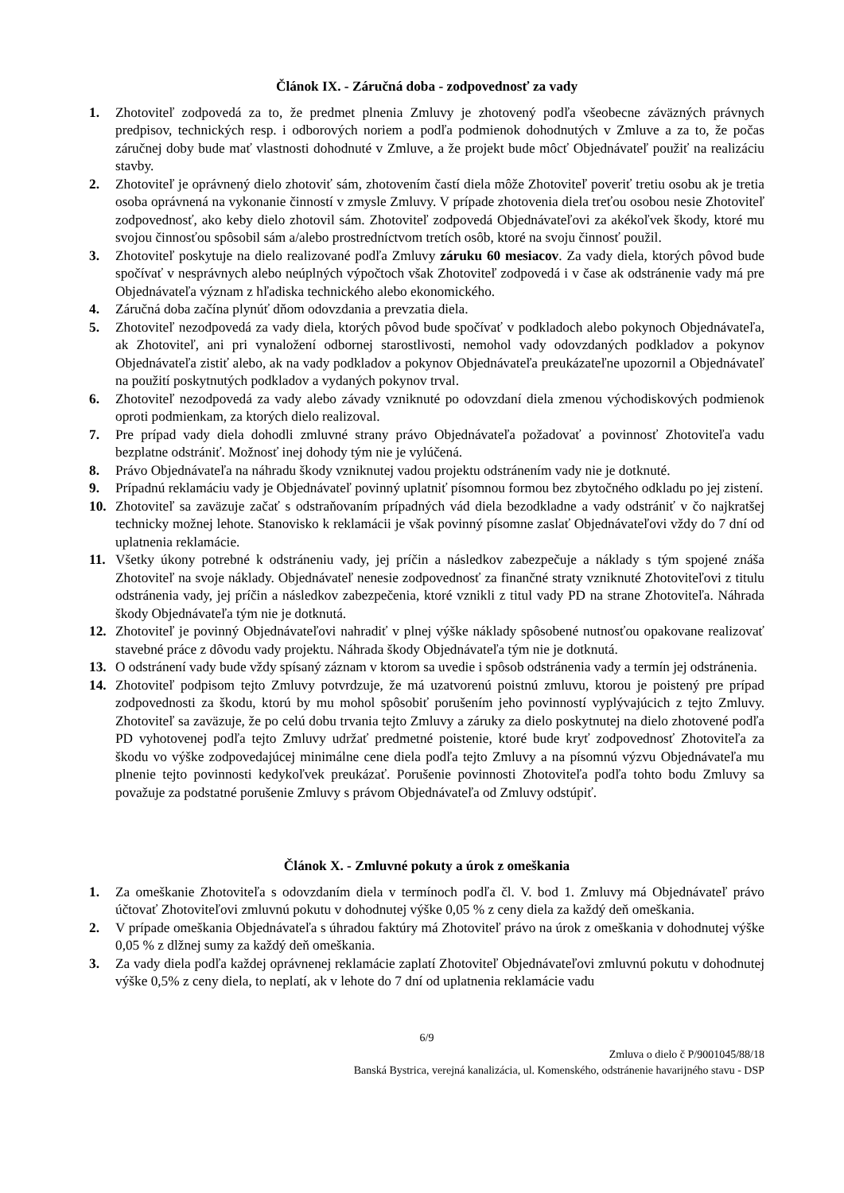Článok IX. - Záručná doba - zodpovednosť za vady
1. Zhotoviteľ zodpovedá za to, že predmet plnenia Zmluvy je zhotovený podľa všeobecne záväzných právnych predpisov, technických resp. i odborových noriem a podľa podmienok dohodnutých v Zmluve a za to, že počas záručnej doby bude mať vlastnosti dohodnuté v Zmluve, a že projekt bude môcť Objednávateľ použiť na realizáciu stavby.
2. Zhotoviteľ je oprávnený dielo zhotoviť sám, zhotovením častí diela môže Zhotoviteľ poveriť tretiu osobu ak je tretia osoba oprávnená na vykonanie činností v zmysle Zmluvy. V prípade zhotovenia diela treťou osobou nesie Zhotoviteľ zodpovednosť, ako keby dielo zhotovil sám. Zhotoviteľ zodpovedá Objednávateľovi za akékoľvek škody, ktoré mu svojou činnosťou spôsobil sám a/alebo prostredníctvom tretích osôb, ktoré na svoju činnosť použil.
3. Zhotoviteľ poskytuje na dielo realizované podľa Zmluvy záruku 60 mesiacov. Za vady diela, ktorých pôvod bude spočívať v nesprávnych alebo neúplných výpočtoch však Zhotoviteľ zodpovedá i v čase ak odstránenie vady má pre Objednávateľa význam z hľadiska technického alebo ekonomického.
4. Záručná doba začína plynúť dňom odovzdania a prevzatia diela.
5. Zhotoviteľ nezodpovedá za vady diela, ktorých pôvod bude spočívať v podkladoch alebo pokynoch Objednávateľa, ak Zhotoviteľ, ani pri vynaložení odbornej starostlivosti, nemohol vady odovzdaných podkladov a pokynov Objednávateľa zistiť alebo, ak na vady podkladov a pokynov Objednávateľa preukázateľne upozornil a Objednávateľ na použití poskytnutých podkladov a vydaných pokynov trval.
6. Zhotoviteľ nezodpovedá za vady alebo závady vzniknuté po odovzdaní diela zmenou východiskových podmienok oproti podmienkam, za ktorých dielo realizoval.
7. Pre prípad vady diela dohodli zmluvné strany právo Objednávateľa požadovať a povinnosť Zhotoviteľa vadu bezplatne odstrániť. Možnosť inej dohody tým nie je vylúčená.
8. Právo Objednávateľa na náhradu škody vzniknutej vadou projektu odstránením vady nie je dotknuté.
9. Prípadnú reklamáciu vady je Objednávateľ povinný uplatniť písomnou formou bez zbytočného odkladu po jej zistení.
10. Zhotoviteľ sa zaväzuje začať s odstraňovaním prípadných vád diela bezodkladne a vady odstrániť v čo najkratšej technicky možnej lehote. Stanovisko k reklamácii je však povinný písomne zaslať Objednávateľovi vždy do 7 dní od uplatnenia reklamácie.
11. Všetky úkony potrebné k odstráneniu vady, jej príčin a následkov zabezpečuje a náklady s tým spojené znáša Zhotoviteľ na svoje náklady. Objednávateľ nenesie zodpovednosť za finančné straty vzniknuté Zhotoviteľovi z titulu odstránenia vady, jej príčin a následkov zabezpečenia, ktoré vznikli z titul vady PD na strane Zhotoviteľa. Náhrada škody Objednávateľa tým nie je dotknutá.
12. Zhotoviteľ je povinný Objednávateľovi nahradiť v plnej výške náklady spôsobené nutnosťou opakovane realizovať stavebné práce z dôvodu vady projektu. Náhrada škody Objednávateľa tým nie je dotknutá.
13. O odstránení vady bude vždy spísaný záznam v ktorom sa uvedie i spôsob odstránenia vady a termín jej odstránenia.
14. Zhotoviteľ podpisom tejto Zmluvy potvrdzuje, že má uzatvorenú poistnú zmluvu, ktorou je poistený pre prípad zodpovednosti za škodu, ktorú by mu mohol spôsobiť porušením jeho povinností vyplývajúcich z tejto Zmluvy. Zhotoviteľ sa zaväzuje, že po celú dobu trvania tejto Zmluvy a záruky za dielo poskytnutej na dielo zhotovené podľa PD vyhotovenej podľa tejto Zmluvy udržať predmetné poistenie, ktoré bude kryť zodpovednosť Zhotoviteľa za škodu vo výške zodpovedajúcej minimálne cene diela podľa tejto Zmluvy a na písomnú výzvu Objednávateľa mu plnenie tejto povinnosti kedykoľvek preukázať. Porušenie povinnosti Zhotoviteľa podľa tohto bodu Zmluvy sa považuje za podstatné porušenie Zmluvy s právom Objednávateľa od Zmluvy odstúpiť.
Článok X. - Zmluvné pokuty a úrok z omeškania
1. Za omeškanie Zhotoviteľa s odovzdaním diela v termínoch podľa čl. V. bod 1. Zmluvy má Objednávateľ právo účtovať Zhotoviteľovi zmluvnú pokutu v dohodnutej výške 0,05 % z ceny diela za každý deň omeškania.
2. V prípade omeškania Objednávateľa s úhradou faktúry má Zhotoviteľ právo na úrok z omeškania v dohodnutej výške 0,05 % z dlžnej sumy za každý deň omeškania.
3. Za vady diela podľa každej oprávnenej reklamácie zaplatí Zhotoviteľ Objednávateľovi zmluvnú pokutu v dohodnutej výške 0,5% z ceny diela, to neplatí, ak v lehote do 7 dní od uplatnenia reklamácie vadu
6/9
Zmluva o dielo č P/9001045/88/18
Banská Bystrica, verejná kanalizácia, ul. Komenského, odstránenie havarijného stavu - DSP